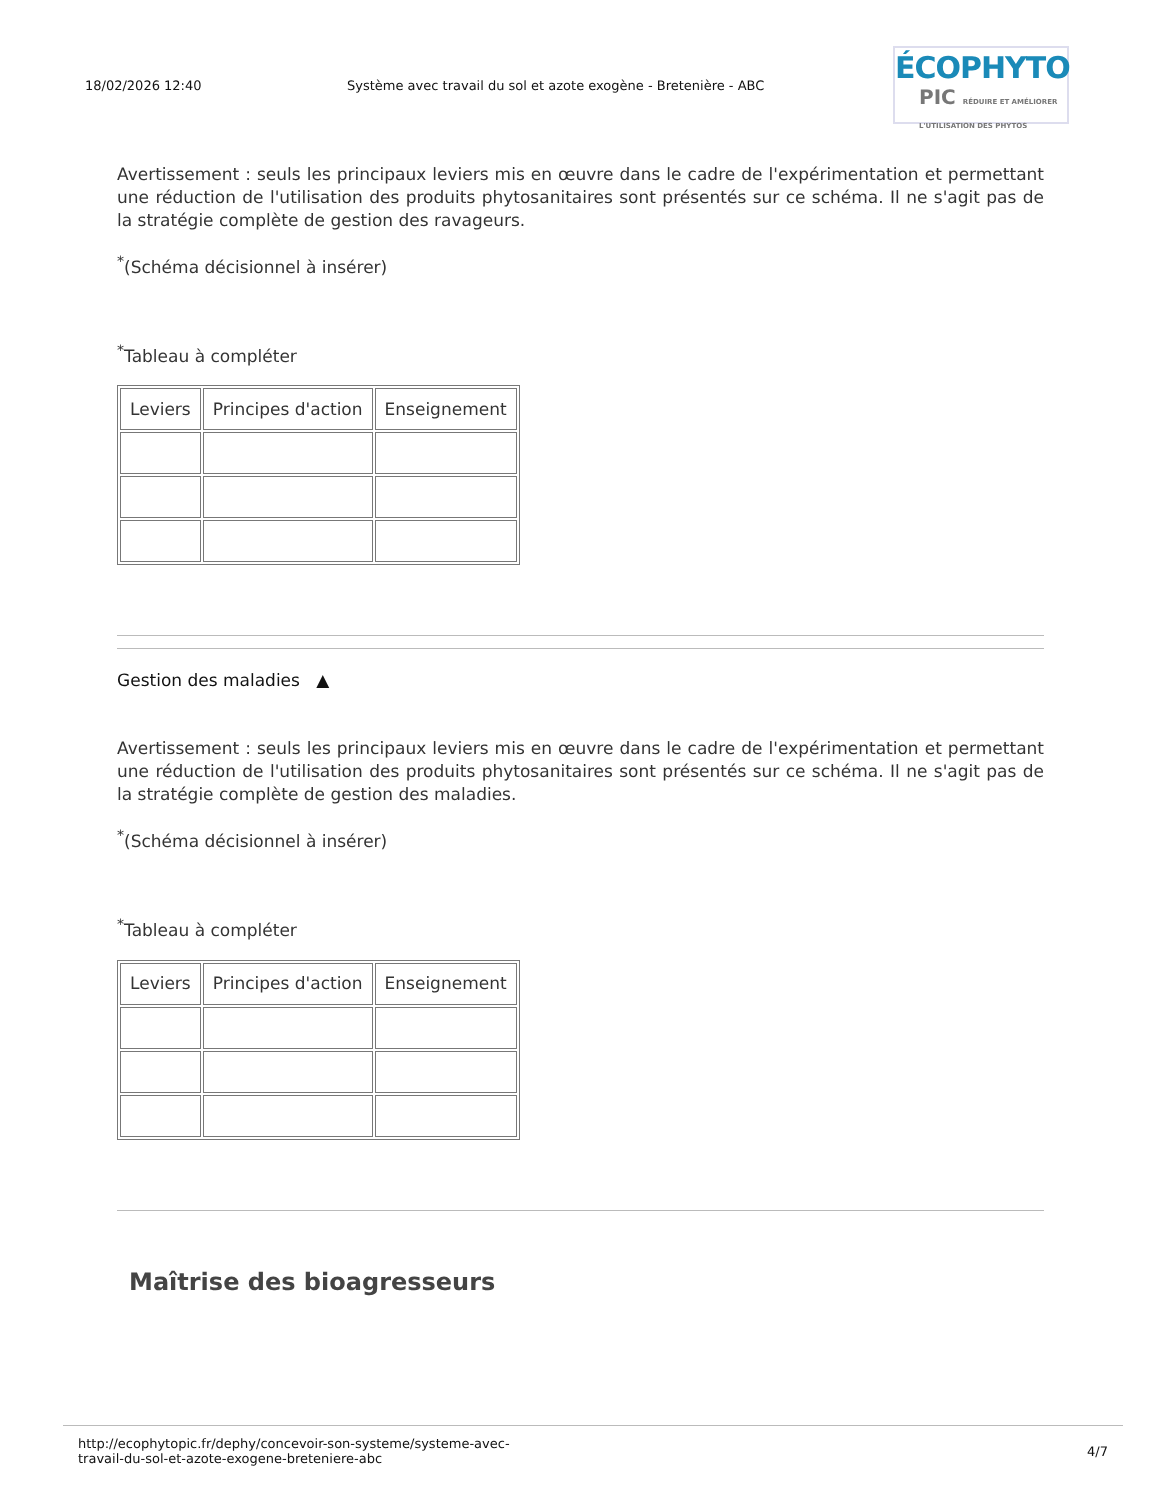18/02/2026 12:40
Système avec travail du sol et azote exogène - Bretenière - ABC
ÉCOPHYTO
PIC RÉDUIRE ET AMÉLIORER L'UTILISATION DES PHYTOS
Avertissement : seuls les principaux leviers mis en œuvre dans le cadre de l'expérimentation et permettant une réduction de l'utilisation des produits phytosanitaires sont présentés sur ce schéma. Il ne s'agit pas de la stratégie complète de gestion des ravageurs.
<sup>*</sup> (Schéma décisionnel à insérer)
<sup>*</sup> Tableau à compléter
| Leviers | Principes d'action | Enseignement |
| --- | --- | --- |
Gestion des maladies ▲
Avertissement : seuls les principaux leviers mis en œuvre dans le cadre de l'expérimentation et permettant une réduction de l'utilisation des produits phytosanitaires sont présentés sur ce schéma. Il ne s'agit pas de la stratégie complète de gestion des maladies.
<sup>*</sup> (Schéma décisionnel à insérer)
<sup>*</sup> Tableau à compléter
| Leviers | Principes d'action | Enseignement |
| --- | --- | --- |
Maîtrise des bioagresseurs
http://ecophytopic.fr/dephy/concevoir-son-systeme/systeme-avec-
travail-du-sol-et-azote-exogene-breteniere-abc
4/7